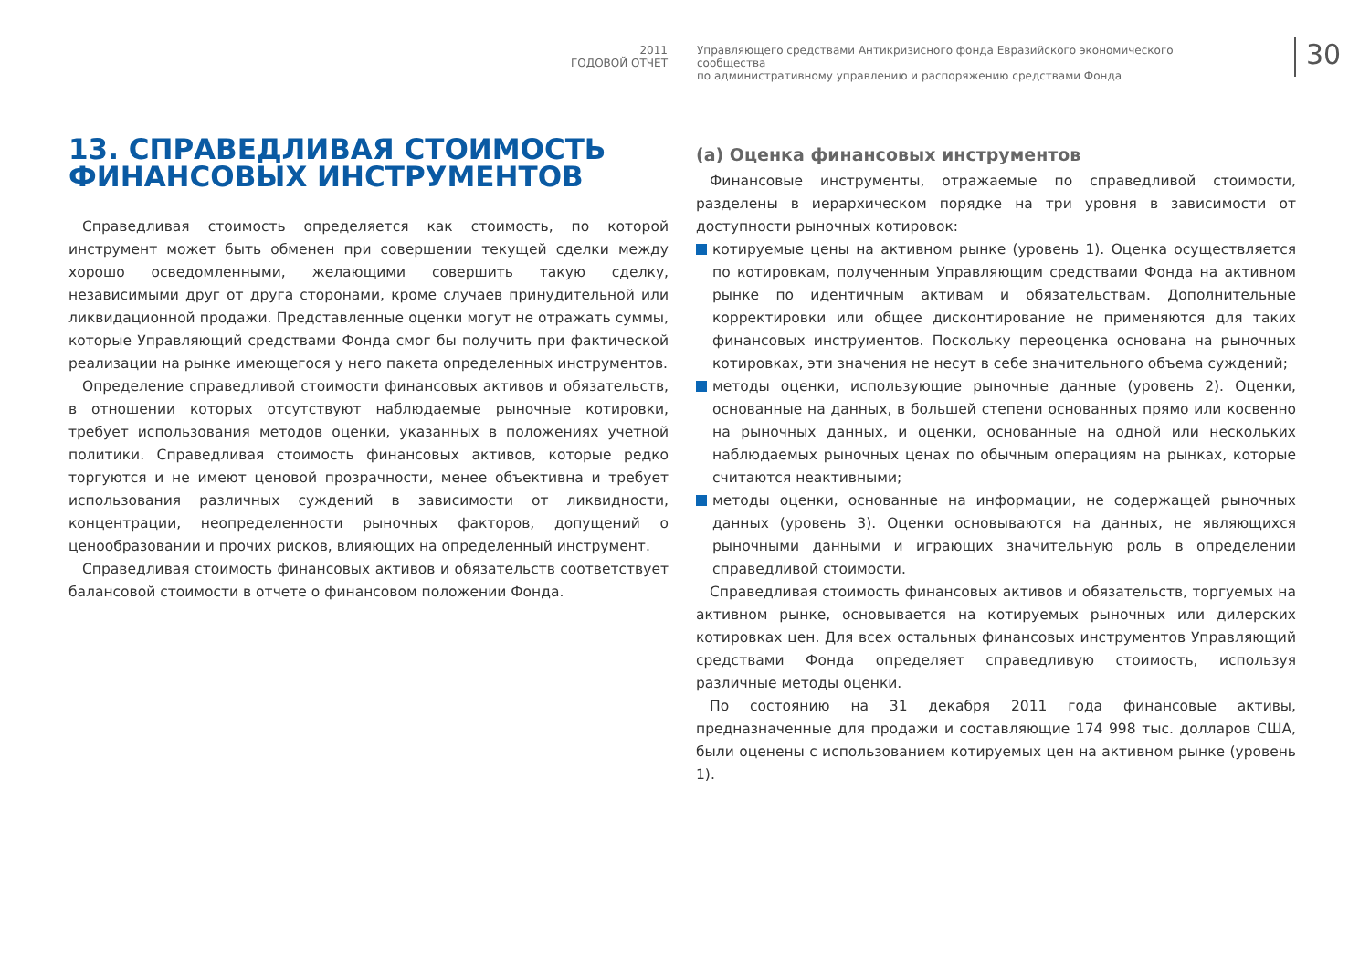2011
ГОДОВОЙ ОТЧЕТ
Управляющего средствами Антикризисного фонда Евразийского экономического сообщества
по административному управлению и распоряжению средствами Фонда
30
13. СПРАВЕДЛИВАЯ СТОИМОСТЬ ФИНАНСОВЫХ ИНСТРУМЕНТОВ
Справедливая стоимость определяется как стоимость, по которой инструмент может быть обменен при совершении текущей сделки между хорошо осведомленными, желающими совершить такую сделку, независимыми друг от друга сторонами, кроме случаев принудительной или ликвидационной продажи. Представленные оценки могут не отражать суммы, которые Управляющий средствами Фонда смог бы получить при фактической реализации на рынке имеющегося у него пакета определенных инструментов.
Определение справедливой стоимости финансовых активов и обязательств, в отношении которых отсутствуют наблюдаемые рыночные котировки, требует использования методов оценки, указанных в положениях учетной политики. Справедливая стоимость финансовых активов, которые редко торгуются и не имеют ценовой прозрачности, менее объективна и требует использования различных суждений в зависимости от ликвидности, концентрации, неопределенности рыночных факторов, допущений о ценообразовании и прочих рисков, влияющих на определенный инструмент.
Справедливая стоимость финансовых активов и обязательств соответствует балансовой стоимости в отчете о финансовом положении Фонда.
(a) Оценка финансовых инструментов
Финансовые инструменты, отражаемые по справедливой стоимости, разделены в иерархическом порядке на три уровня в зависимости от доступности рыночных котировок:
котируемые цены на активном рынке (уровень 1). Оценка осуществляется по котировкам, полученным Управляющим средствами Фонда на активном рынке по идентичным активам и обязательствам. Дополнительные корректировки или общее дисконтирование не применяются для таких финансовых инструментов. Поскольку переоценка основана на рыночных котировках, эти значения не несут в себе значительного объема суждений;
методы оценки, использующие рыночные данные (уровень 2). Оценки, основанные на данных, в большей степени основанных прямо или косвенно на рыночных данных, и оценки, основанные на одной или нескольких наблюдаемых рыночных ценах по обычным операциям на рынках, которые считаются неактивными;
методы оценки, основанные на информации, не содержащей рыночных данных (уровень 3). Оценки основываются на данных, не являющихся рыночными данными и играющих значительную роль в определении справедливой стоимости.
Справедливая стоимость финансовых активов и обязательств, торгуемых на активном рынке, основывается на котируемых рыночных или дилерских котировках цен. Для всех остальных финансовых инструментов Управляющий средствами Фонда определяет справедливую стоимость, используя различные методы оценки.
По состоянию на 31 декабря 2011 года финансовые активы, предназначенные для продажи и составляющие 174 998 тыс. долларов США, были оценены с использованием котируемых цен на активном рынке (уровень 1).